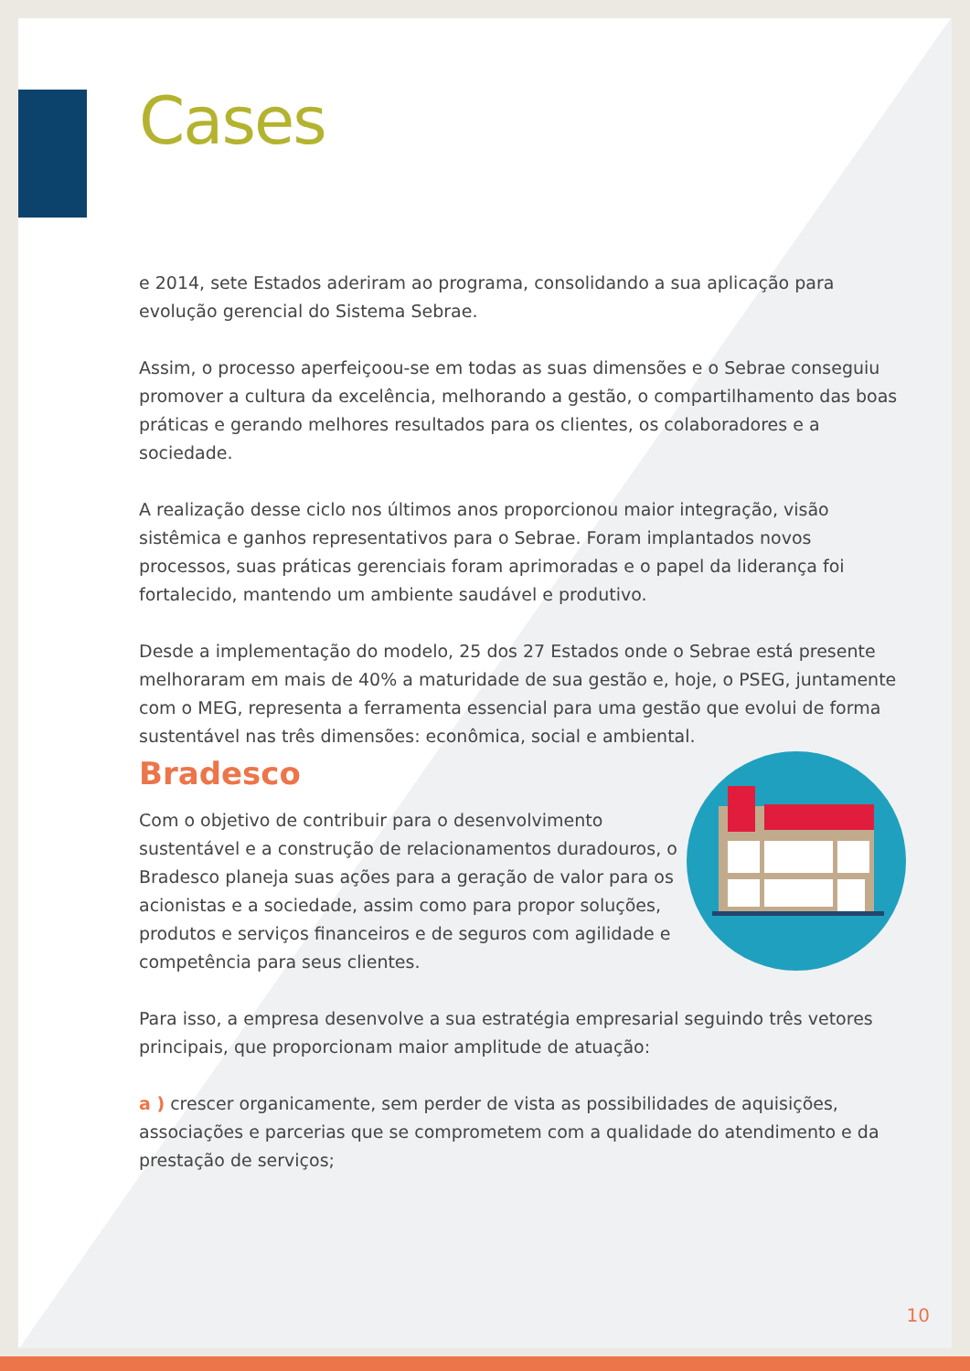Cases
e 2014, sete Estados aderiram ao programa, consolidando a sua aplicação para evolução gerencial do Sistema Sebrae.
Assim, o processo aperfeiçoou-se em todas as suas dimensões e o Sebrae conseguiu promover a cultura da excelência, melhorando a gestão, o compartilhamento das boas práticas e gerando melhores resultados para os clientes, os colaboradores e a sociedade.
A realização desse ciclo nos últimos anos proporcionou maior integração, visão sistêmica e ganhos representativos para o Sebrae. Foram implantados novos processos, suas práticas gerenciais foram aprimoradas e o papel da liderança foi fortalecido, mantendo um ambiente saudável e produtivo.
Desde a implementação do modelo, 25 dos 27 Estados onde o Sebrae está presente melhoraram em mais de 40% a maturidade de sua gestão e, hoje, o PSEG, juntamente com o MEG, representa a ferramenta essencial para uma gestão que evolui de forma sustentável nas três dimensões: econômica, social e ambiental.
Bradesco
Com o objetivo de contribuir para o desenvolvimento sustentável e a construção de relacionamentos duradouros, o Bradesco planeja suas ações para a geração de valor para os acionistas e a sociedade, assim como para propor soluções, produtos e serviços financeiros e de seguros com agilidade e competência para seus clientes.
Para isso, a empresa desenvolve a sua estratégia empresarial seguindo três vetores principais, que proporcionam maior amplitude de atuação:
a ) crescer organicamente, sem perder de vista as possibilidades de aquisições, associações e parcerias que se comprometem com a qualidade do atendimento e da prestação de serviços;
10